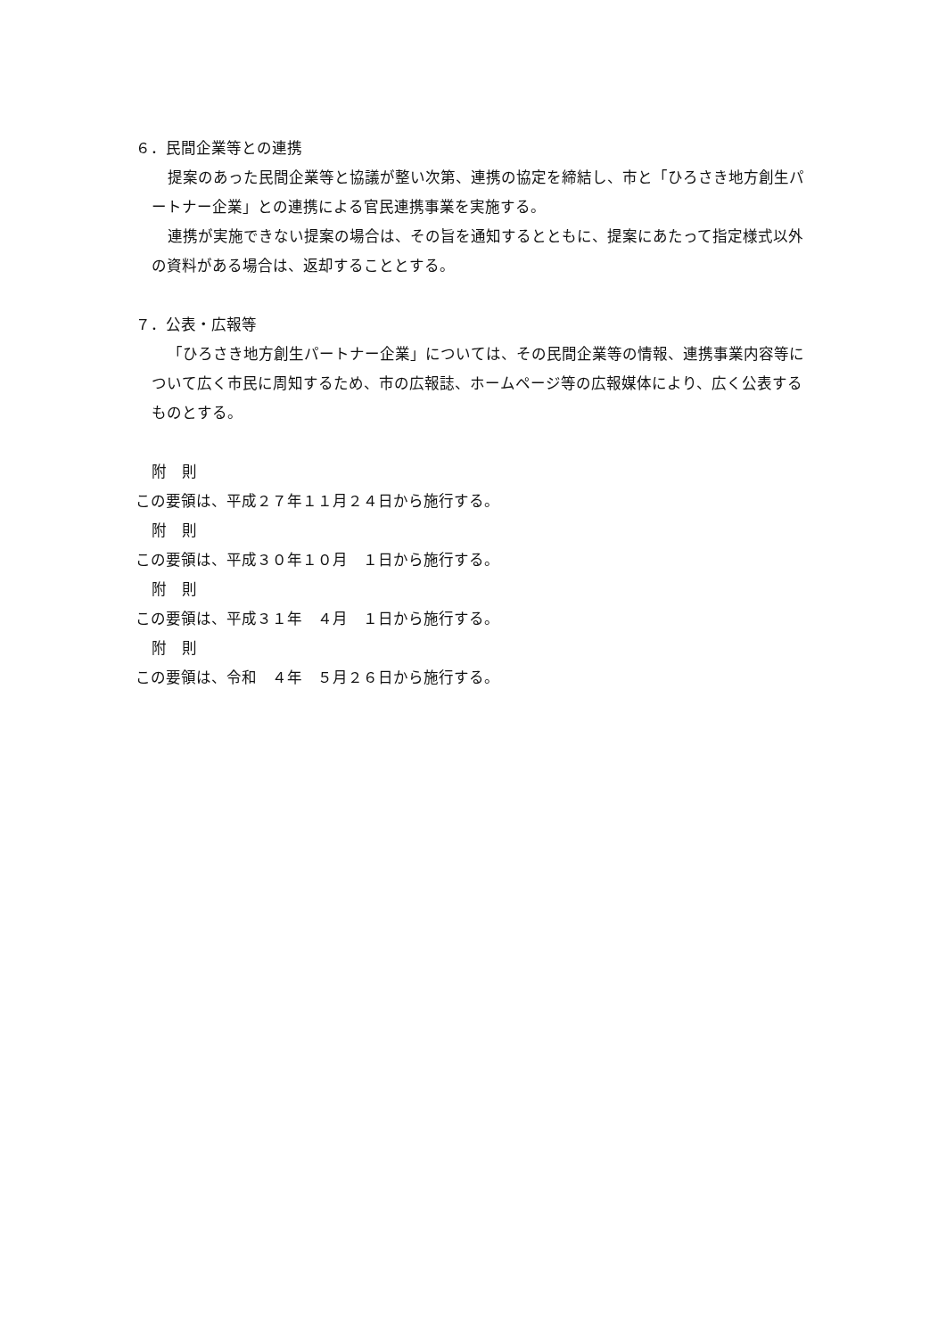６．民間企業等との連携
提案のあった民間企業等と協議が整い次第、連携の協定を締結し、市と「ひろさき地方創生パートナー企業」との連携による官民連携事業を実施する。
連携が実施できない提案の場合は、その旨を通知するとともに、提案にあたって指定様式以外の資料がある場合は、返却することとする。
７．公表・広報等
「ひろさき地方創生パートナー企業」については、その民間企業等の情報、連携事業内容等について広く市民に周知するため、市の広報誌、ホームページ等の広報媒体により、広く公表するものとする。
附　則
この要領は、平成２７年１１月２４日から施行する。
附　則
この要領は、平成３０年１０月　１日から施行する。
附　則
この要領は、平成３１年　４月　１日から施行する。
附　則
この要領は、令和　４年　５月２６日から施行する。